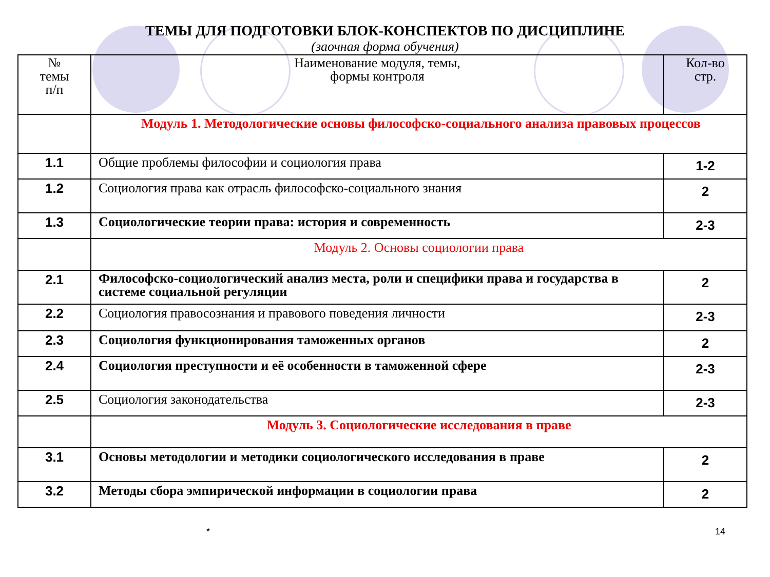ТЕМЫ ДЛЯ ПОДГОТОВКИ БЛОК-КОНСПЕКТОВ ПО ДИСЦИПЛИНЕ
(заочная форма обучения)
| № темы п/п | Наименование модуля, темы, формы контроля | Кол-во стр. |
| --- | --- | --- |
| | Модуль 1. Методологические основы философско-социального анализа правовых процессов | |
| 1.1 | Общие проблемы философии и социология права | 1-2 |
| 1.2 | Социология права как отрасль философско-социального знания | 2 |
| 1.3 | Социологические теории права: история и современность | 2-3 |
| | Модуль 2. Основы социологии права | |
| 2.1 | Философско-социологический анализ места, роли и специфики права и государства в системе социальной регуляции | 2 |
| 2.2 | Социология правосознания и правового поведения личности | 2-3 |
| 2.3 | Социология функционирования таможенных органов | 2 |
| 2.4 | Социология преступности и её особенности в таможенной сфере | 2-3 |
| 2.5 | Социология законодательства | 2-3 |
| | Модуль 3. Социологические исследования в праве | |
| 3.1 | Основы методологии и методики социологического исследования в праве | 2 |
| 3.2 | Методы сбора эмпирической информации в социологии права | 2 |
* 14